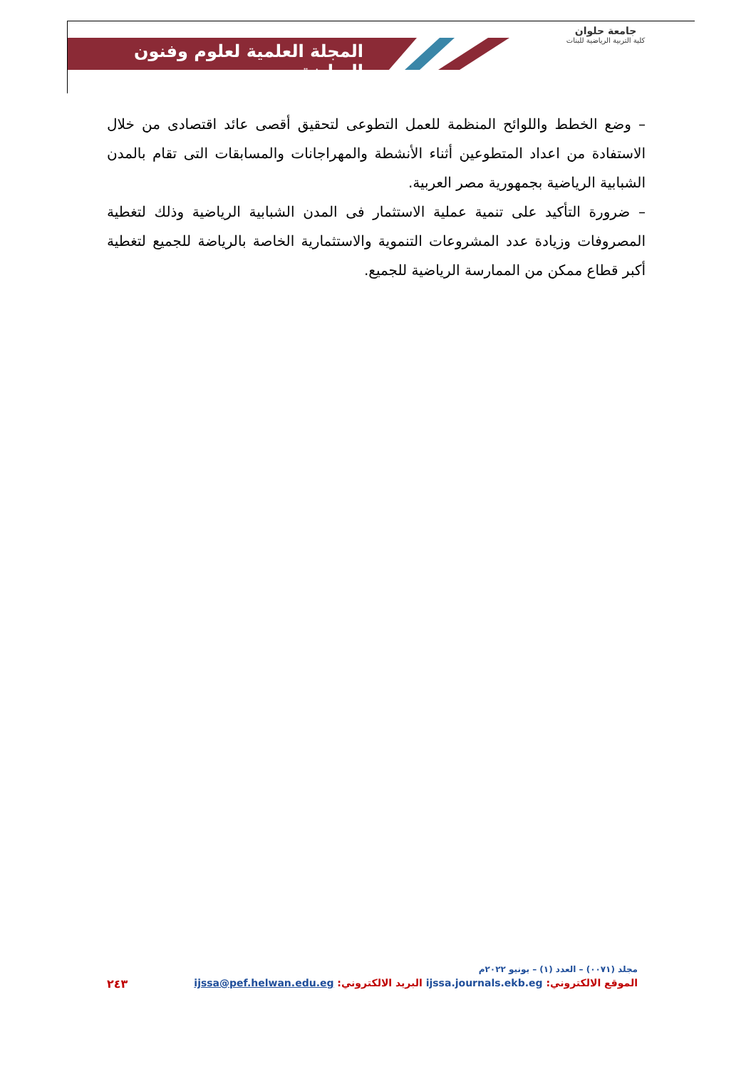المجلة العلمية لعلوم وفنون الرياضة
جامعة حلوان
كلية التربية الرياضية للبنات
– وضع الخطط واللوائح المنظمة للعمل التطوعى لتحقيق أقصى عائد اقتصادى من خلال الاستفادة من اعداد المتطوعين أثناء الأنشطة والمهراجانات والمسابقات التى تقام بالمدن الشبابية الرياضية بجمهورية مصر العربية.
– ضرورة التأكيد على تنمية عملية الاستثمار فى المدن الشبابية الرياضية وذلك لتغطية المصروفات وزيادة عدد المشروعات التنموية والاستثمارية الخاصة بالرياضة للجميع لتغطية أكبر قطاع ممكن من الممارسة الرياضية للجميع.
مجلد (٠٠٧١) – العدد (١) – يونيو ٢٠٢٢م
الموقع الالكتروني: ijssa.journals.ekb.eg البريد الالكتروني: ijssa@pef.helwan.edu.eg ٢٤٣